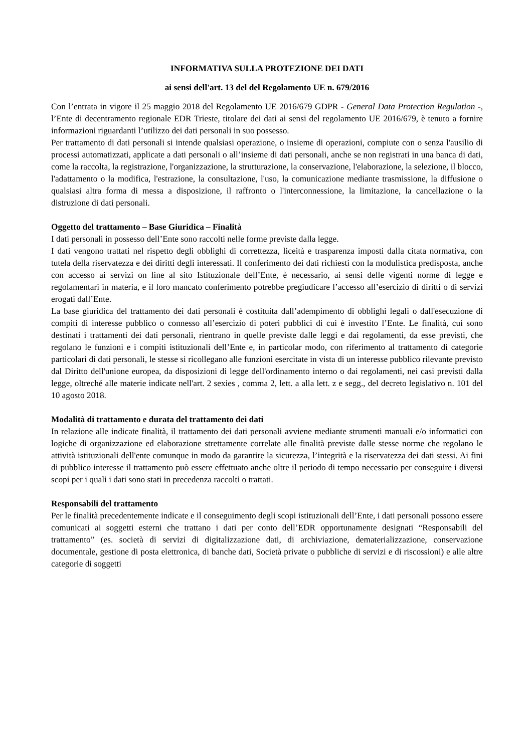INFORMATIVA SULLA PROTEZIONE DEI DATI
ai sensi dell'art. 13 del del Regolamento UE n. 679/2016
Con l’entrata in vigore il 25 maggio 2018 del Regolamento UE 2016/679 GDPR - General Data Protection Regulation -, l’Ente di decentramento regionale EDR Trieste, titolare dei dati ai sensi del regolamento UE 2016/679, è tenuto a fornire informazioni riguardanti l’utilizzo dei dati personali in suo possesso.
Per trattamento di dati personali si intende qualsiasi operazione, o insieme di operazioni, compiute con o senza l'ausilio di processi automatizzati, applicate a dati personali o all’insieme di dati personali, anche se non registrati in una banca di dati, come la raccolta, la registrazione, l'organizzazione, la strutturazione, la conservazione, l'elaborazione, la selezione, il blocco, l'adattamento o la modifica, l'estrazione, la consultazione, l'uso, la comunicazione mediante trasmissione, la diffusione o qualsiasi altra forma di messa a disposizione, il raffronto o l'interconnessione, la limitazione, la cancellazione o la distruzione di dati personali.
Oggetto del trattamento – Base Giuridica – Finalità
I dati personali in possesso dell’Ente sono raccolti nelle forme previste dalla legge.
I dati vengono trattati nel rispetto degli obblighi di correttezza, liceità e trasparenza imposti dalla citata normativa, con tutela della riservatezza e dei diritti degli interessati. Il conferimento dei dati richiesti con la modulistica predisposta, anche con accesso ai servizi on line al sito Istituzionale dell’Ente, è necessario, ai sensi delle vigenti norme di legge e regolamentari in materia, e il loro mancato conferimento potrebbe pregiudicare l’accesso all’esercizio di diritti o di servizi erogati dall’Ente.
La base giuridica del trattamento dei dati personali è costituita dall’adempimento di obblighi legali o dall'esecuzione di compiti di interesse pubblico o connesso all’esercizio di poteri pubblici di cui è investito l’Ente. Le finalità, cui sono destinati i trattamenti dei dati personali, rientrano in quelle previste dalle leggi e dai regolamenti, da esse previsti, che regolano le funzioni e i compiti istituzionali dell’Ente e, in particolar modo, con riferimento al trattamento di categorie particolari di dati personali, le stesse si ricollegano alle funzioni esercitate in vista di un interesse pubblico rilevante previsto dal Diritto dell'unione europea, da disposizioni di legge dell'ordinamento interno o dai regolamenti, nei casi previsti dalla legge, oltreché alle materie indicate nell'art. 2 sexies , comma 2, lett. a alla lett. z e segg., del decreto legislativo n. 101 del 10 agosto 2018.
Modalità di trattamento e durata del trattamento dei dati
In relazione alle indicate finalità, il trattamento dei dati personali avviene mediante strumenti manuali e/o informatici con logiche di organizzazione ed elaborazione strettamente correlate alle finalità previste dalle stesse norme che regolano le attività istituzionali dell'ente comunque in modo da garantire la sicurezza, l’integrità e la riservatezza dei dati stessi. Ai fini di pubblico interesse il trattamento può essere effettuato anche oltre il periodo di tempo necessario per conseguire i diversi scopi per i quali i dati sono stati in precedenza raccolti o trattati.
Responsabili del trattamento
Per le finalità precedentemente indicate e il conseguimento degli scopi istituzionali dell’Ente, i dati personali possono essere comunicati ai soggetti esterni che trattano i dati per conto dell’EDR opportunamente designati “Responsabili del trattamento” (es. società di servizi di digitalizzazione dati, di archiviazione, dematerializzazione, conservazione documentale, gestione di posta elettronica, di banche dati, Società private o pubbliche di servizi e di riscossioni) e alle altre categorie di soggetti